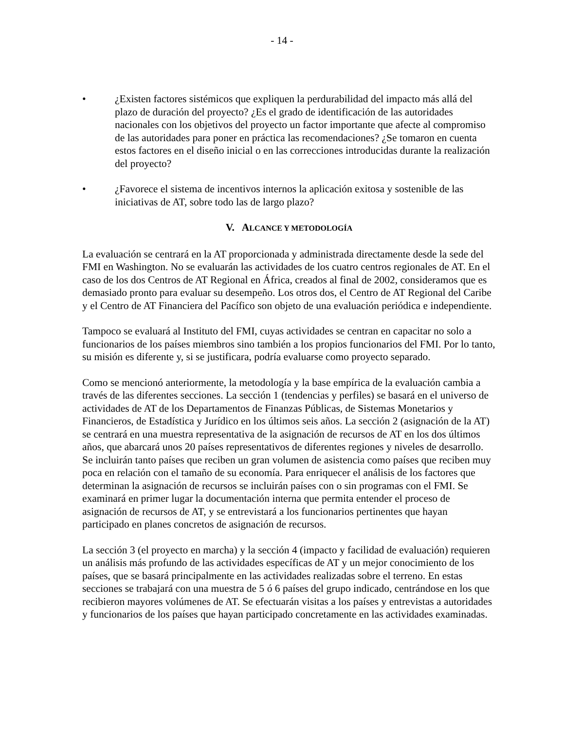- 14 -
• ¿Existen factores sistémicos que expliquen la perdurabilidad del impacto más allá del plazo de duración del proyecto? ¿Es el grado de identificación de las autoridades nacionales con los objetivos del proyecto un factor importante que afecte al compromiso de las autoridades para poner en práctica las recomendaciones? ¿Se tomaron en cuenta estos factores en el diseño inicial o en las correcciones introducidas durante la realización del proyecto?
• ¿Favorece el sistema de incentivos internos la aplicación exitosa y sostenible de las iniciativas de AT, sobre todo las de largo plazo?
V. ALCANCE Y METODOLOGÍA
La evaluación se centrará en la AT proporcionada y administrada directamente desde la sede del FMI en Washington. No se evaluarán las actividades de los cuatro centros regionales de AT. En el caso de los dos Centros de AT Regional en África, creados al final de 2002, consideramos que es demasiado pronto para evaluar su desempeño. Los otros dos, el Centro de AT Regional del Caribe y el Centro de AT Financiera del Pacífico son objeto de una evaluación periódica e independiente.
Tampoco se evaluará al Instituto del FMI, cuyas actividades se centran en capacitar no solo a funcionarios de los países miembros sino también a los propios funcionarios del FMI. Por lo tanto, su misión es diferente y, si se justificara, podría evaluarse como proyecto separado.
Como se mencionó anteriormente, la metodología y la base empírica de la evaluación cambia a través de las diferentes secciones. La sección 1 (tendencias y perfiles) se basará en el universo de actividades de AT de los Departamentos de Finanzas Públicas, de Sistemas Monetarios y Financieros, de Estadística y Jurídico en los últimos seis años. La sección 2 (asignación de la AT) se centrará en una muestra representativa de la asignación de recursos de AT en los dos últimos años, que abarcará unos 20 países representativos de diferentes regiones y niveles de desarrollo. Se incluirán tanto países que reciben un gran volumen de asistencia como países que reciben muy poca en relación con el tamaño de su economía. Para enriquecer el análisis de los factores que determinan la asignación de recursos se incluirán países con o sin programas con el FMI. Se examinará en primer lugar la documentación interna que permita entender el proceso de asignación de recursos de AT, y se entrevistará a los funcionarios pertinentes que hayan participado en planes concretos de asignación de recursos.
La sección 3 (el proyecto en marcha) y la sección 4 (impacto y facilidad de evaluación) requieren un análisis más profundo de las actividades específicas de AT y un mejor conocimiento de los países, que se basará principalmente en las actividades realizadas sobre el terreno. En estas secciones se trabajará con una muestra de 5 ó 6 países del grupo indicado, centrándose en los que recibieron mayores volúmenes de AT. Se efectuarán visitas a los países y entrevistas a autoridades y funcionarios de los países que hayan participado concretamente en las actividades examinadas.